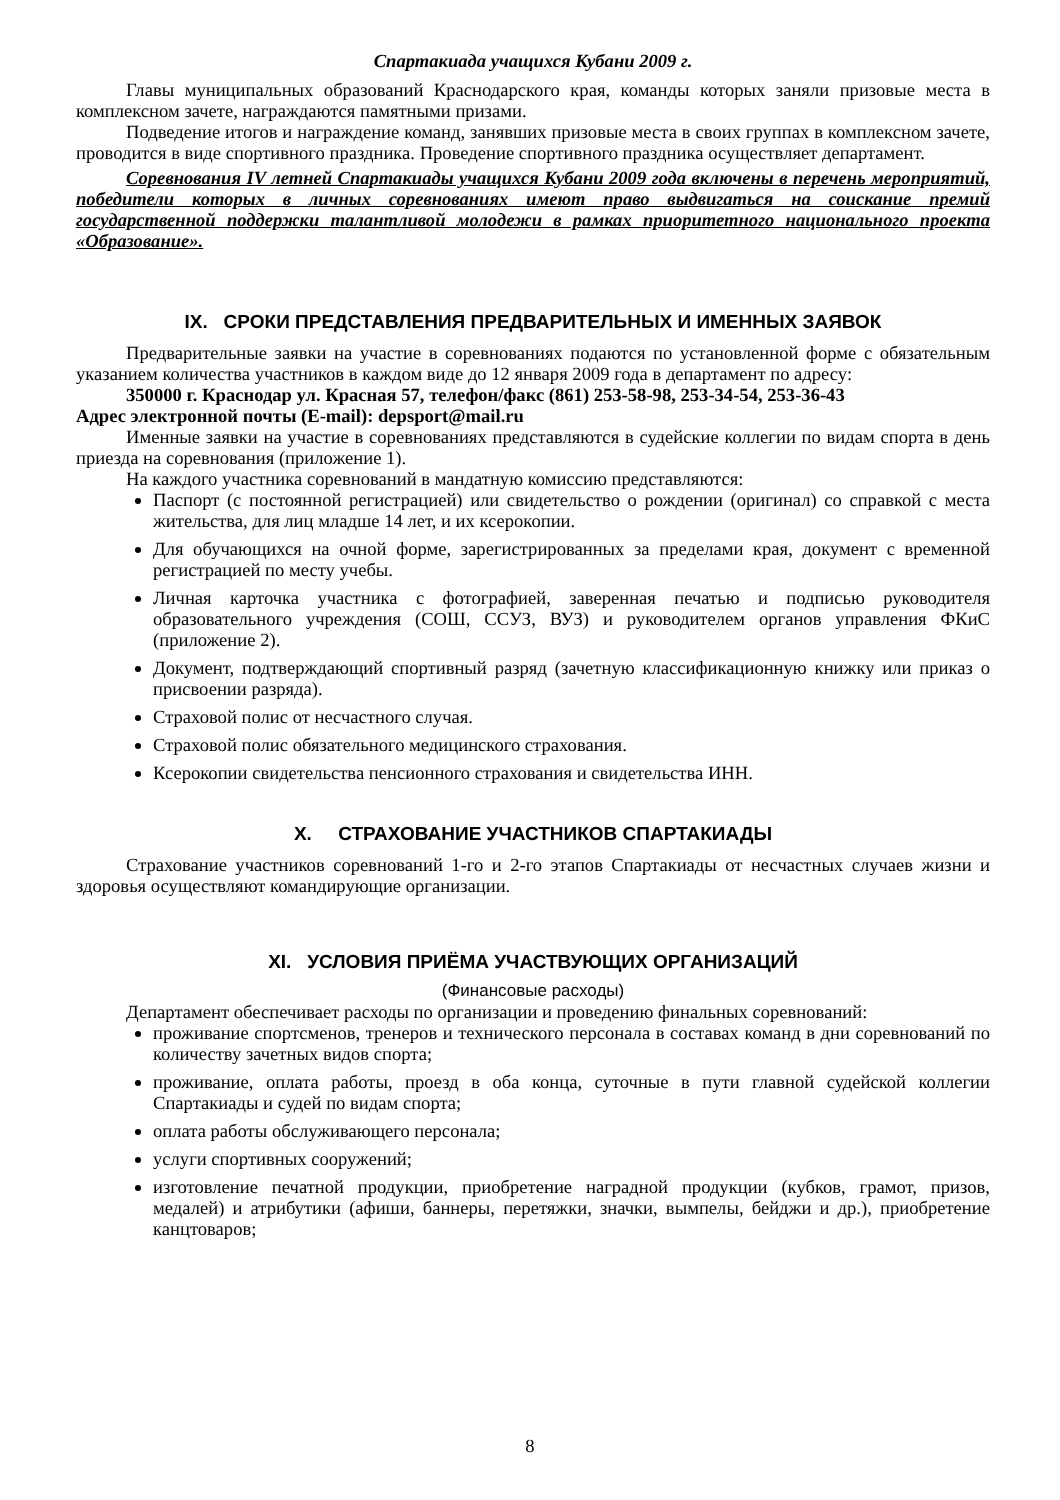Спартакиада учащихся Кубани 2009 г.
Главы муниципальных образований Краснодарского края, команды которых заняли призовые места в комплексном зачете, награждаются памятными призами.
Подведение итогов и награждение команд, занявших призовые места в своих группах в комплексном зачете, проводится в виде спортивного праздника. Проведение спортивного праздника осуществляет департамент.
Соревнования IV летней Спартакиады учащихся Кубани 2009 года включены в перечень мероприятий, победители которых в личных соревнованиях имеют право выдвигаться на соискание премий государственной поддержки талантливой молодежи в рамках приоритетного национального проекта «Образование».
IX. СРОКИ ПРЕДСТАВЛЕНИЯ ПРЕДВАРИТЕЛЬНЫХ И ИМЕННЫХ ЗАЯВОК
Предварительные заявки на участие в соревнованиях подаются по установленной форме с обязательным указанием количества участников в каждом виде до 12 января 2009 года в департамент по адресу:
350000 г. Краснодар ул. Красная 57, телефон/факс (861) 253-58-98, 253-34-54, 253-36-43
Адрес электронной почты (E-mail): depsport@mail.ru
Именные заявки на участие в соревнованиях представляются в судейские коллегии по видам спорта в день приезда на соревнования (приложение 1).
На каждого участника соревнований в мандатную комиссию представляются:
Паспорт (с постоянной регистрацией) или свидетельство о рождении (оригинал) со справкой с места жительства, для лиц младше 14 лет, и их ксерокопии.
Для обучающихся на очной форме, зарегистрированных за пределами края, документ с временной регистрацией по месту учебы.
Личная карточка участника с фотографией, заверенная печатью и подписью руководителя образовательного учреждения (СОШ, ССУЗ, ВУЗ) и руководителем органов управления ФКиС (приложение 2).
Документ, подтверждающий спортивный разряд (зачетную классификационную книжку или приказ о присвоении разряда).
Страховой полис от несчастного случая.
Страховой полис обязательного медицинского страхования.
Ксерокопии свидетельства пенсионного страхования и свидетельства ИНН.
X. СТРАХОВАНИЕ УЧАСТНИКОВ СПАРТАКИАДЫ
Страхование участников соревнований 1-го и 2-го этапов Спартакиады от несчастных случаев жизни и здоровья осуществляют командирующие организации.
XI. УСЛОВИЯ ПРИЁМА УЧАСТВУЮЩИХ ОРГАНИЗАЦИЙ
(Финансовые расходы)
Департамент обеспечивает расходы по организации и проведению финальных соревнований:
проживание спортсменов, тренеров и технического персонала в составах команд в дни соревнований по количеству зачетных видов спорта;
проживание, оплата работы, проезд в оба конца, суточные в пути главной судейской коллегии Спартакиады и судей по видам спорта;
оплата работы обслуживающего персонала;
услуги спортивных сооружений;
изготовление печатной продукции, приобретение наградной продукции (кубков, грамот, призов, медалей) и атрибутики (афиши, баннеры, перетяжки, значки, вымпелы, бейджи и др.), приобретение канцтоваров;
8